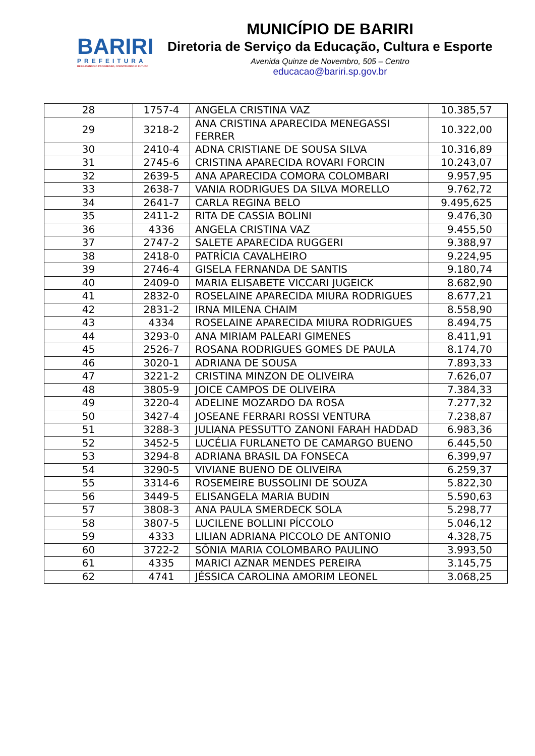BARIRI
PREFEITURA
RESGATANDO O PROGRESSO, CONSTRUINDO O FUTURO
MUNICÍPIO DE BARIRI
Diretoria de Serviço da Educação, Cultura e Esporte
Avenida Quinze de Novembro, 505 – Centro
educacao@bariri.sp.gov.br
| 28 | 1757-4 | ANGELA CRISTINA VAZ | 10.385,57 |
| 29 | 3218-2 | ANA CRISTINA APARECIDA MENEGASSI FERRER | 10.322,00 |
| 30 | 2410-4 | ADNA CRISTIANE DE SOUSA SILVA | 10.316,89 |
| 31 | 2745-6 | CRISTINA APARECIDA ROVARI FORCIN | 10.243,07 |
| 32 | 2639-5 | ANA APARECIDA COMORA COLOMBARI | 9.957,95 |
| 33 | 2638-7 | VANIA RODRIGUES DA SILVA MORELLO | 9.762,72 |
| 34 | 2641-7 | CARLA REGINA BELO | 9.495,625 |
| 35 | 2411-2 | RITA DE CASSIA BOLINI | 9.476,30 |
| 36 | 4336 | ANGELA CRISTINA VAZ | 9.455,50 |
| 37 | 2747-2 | SALETE APARECIDA RUGGERI | 9.388,97 |
| 38 | 2418-0 | PATRÍCIA CAVALHEIRO | 9.224,95 |
| 39 | 2746-4 | GISELA FERNANDA DE SANTIS | 9.180,74 |
| 40 | 2409-0 | MARIA ELISABETE VICCARI JUGEICK | 8.682,90 |
| 41 | 2832-0 | ROSELAINE APARECIDA MIURA RODRIGUES | 8.677,21 |
| 42 | 2831-2 | IRNA MILENA CHAIM | 8.558,90 |
| 43 | 4334 | ROSELAINE APARECIDA MIURA RODRIGUES | 8.494,75 |
| 44 | 3293-0 | ANA MIRIAM PALEARI GIMENES | 8.411,91 |
| 45 | 2526-7 | ROSANA RODRIGUES GOMES DE PAULA | 8.174,70 |
| 46 | 3020-1 | ADRIANA DE SOUSA | 7.893,33 |
| 47 | 3221-2 | CRISTINA MINZON DE OLIVEIRA | 7.626,07 |
| 48 | 3805-9 | JOICE CAMPOS DE OLIVEIRA | 7.384,33 |
| 49 | 3220-4 | ADELINE MOZARDO DA ROSA | 7.277,32 |
| 50 | 3427-4 | JOSEANE FERRARI ROSSI VENTURA | 7.238,87 |
| 51 | 3288-3 | JULIANA PESSUTTO ZANONI FARAH HADDAD | 6.983,36 |
| 52 | 3452-5 | LUCÉLIA FURLANETO DE CAMARGO BUENO | 6.445,50 |
| 53 | 3294-8 | ADRIANA BRASIL DA FONSECA | 6.399,97 |
| 54 | 3290-5 | VIVIANE BUENO DE OLIVEIRA | 6.259,37 |
| 55 | 3314-6 | ROSEMEIRE BUSSOLINI DE SOUZA | 5.822,30 |
| 56 | 3449-5 | ELISANGELA MARIA BUDIN | 5.590,63 |
| 57 | 3808-3 | ANA PAULA SMERDECK SOLA | 5.298,77 |
| 58 | 3807-5 | LUCILENE BOLLINI PÍCCOLO | 5.046,12 |
| 59 | 4333 | LILIAN ADRIANA PICCOLO DE ANTONIO | 4.328,75 |
| 60 | 3722-2 | SÔNIA MARIA COLOMBARO PAULINO | 3.993,50 |
| 61 | 4335 | MARICI AZNAR MENDES PEREIRA | 3.145,75 |
| 62 | 4741 | JÉSSICA CAROLINA AMORIM LEONEL | 3.068,25 |